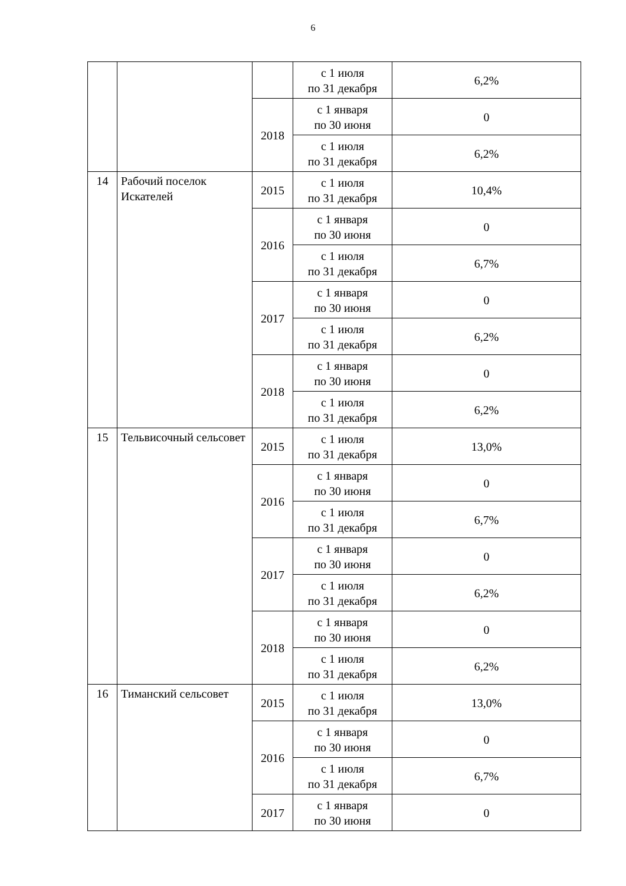6
| | | | с 1 июля по 31 декабря | 6,2% |
| | | 2018 | с 1 января по 30 июня | 0 |
| | | | с 1 июля по 31 декабря | 6,2% |
| 14 | Рабочий поселок Искателей | 2015 | с 1 июля по 31 декабря | 10,4% |
| | | 2016 | с 1 января по 30 июня | 0 |
| | | | с 1 июля по 31 декабря | 6,7% |
| | | 2017 | с 1 января по 30 июня | 0 |
| | | | с 1 июля по 31 декабря | 6,2% |
| | | 2018 | с 1 января по 30 июня | 0 |
| | | | с 1 июля по 31 декабря | 6,2% |
| 15 | Тельвисочный сельсовет | 2015 | с 1 июля по 31 декабря | 13,0% |
| | | 2016 | с 1 января по 30 июня | 0 |
| | | | с 1 июля по 31 декабря | 6,7% |
| | | 2017 | с 1 января по 30 июня | 0 |
| | | | с 1 июля по 31 декабря | 6,2% |
| | | 2018 | с 1 января по 30 июня | 0 |
| | | | с 1 июля по 31 декабря | 6,2% |
| 16 | Тиманский сельсовет | 2015 | с 1 июля по 31 декабря | 13,0% |
| | | 2016 | с 1 января по 30 июня | 0 |
| | | | с 1 июля по 31 декабря | 6,7% |
| | | 2017 | с 1 января по 30 июня | 0 |